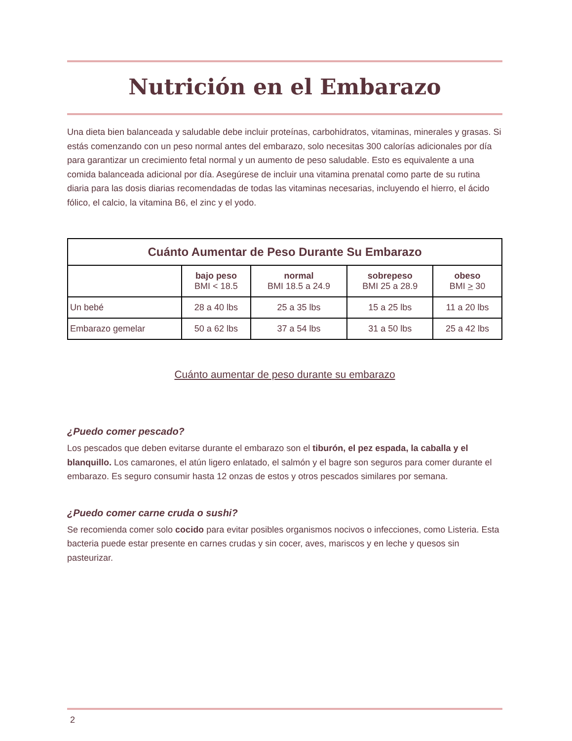Nutrición en el Embarazo
Una dieta bien balanceada y saludable debe incluir proteínas, carbohidratos, vitaminas, minerales y grasas. Si estás comenzando con un peso normal antes del embarazo, solo necesitas 300 calorías adicionales por día para garantizar un crecimiento fetal normal y un aumento de peso saludable. Esto es equivalente a una comida balanceada adicional por día. Asegúrese de incluir una vitamina prenatal como parte de su rutina diaria para las dosis diarias recomendadas de todas las vitaminas necesarias, incluyendo el hierro, el ácido fólico, el calcio, la vitamina B6, el zinc y el yodo.
| Cuánto Aumentar de Peso Durante Su Embarazo | | | | |
| --- | --- | --- | --- | --- |
| | bajo peso BMI < 18.5 | normal BMI 18.5 a 24.9 | sobrepeso BMI 25 a 28.9 | obeso BMI > 30 |
| Un bebé | 28 a 40 lbs | 25 a 35 lbs | 15 a 25 lbs | 11 a 20 lbs |
| Embarazo gemelar | 50 a 62 lbs | 37 a 54 lbs | 31 a 50 lbs | 25 a 42 lbs |
Cuánto aumentar de peso durante su embarazo
¿Puedo comer pescado?
Los pescados que deben evitarse durante el embarazo son el tiburón, el pez espada, la caballa y el blanquillo. Los camarones, el atún ligero enlatado, el salmón y el bagre son seguros para comer durante el embarazo. Es seguro consumir hasta 12 onzas de estos y otros pescados similares por semana.
¿Puedo comer carne cruda o sushi?
Se recomienda comer solo cocido para evitar posibles organismos nocivos o infecciones, como Listeria. Esta bacteria puede estar presente en carnes crudas y sin cocer, aves, mariscos y en leche y quesos sin pasteurizar.
2